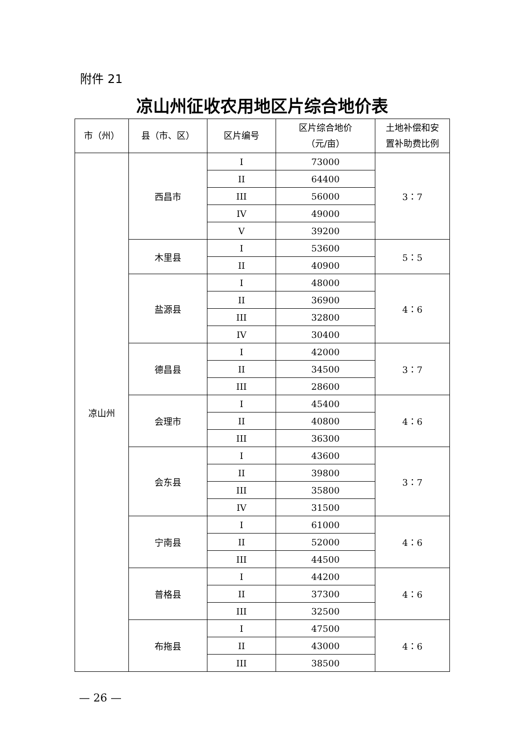附件 21
凉山州征收农用地区片综合地价表
| 市（州） | 县（市、区） | 区片编号 | 区片综合地价 （元/亩） | 土地补偿和安 置补助费比例 |
| --- | --- | --- | --- | --- |
| 凉山州 | 西昌市 | I | 73000 | 3：7 |
| | | II | 64400 | |
| | | III | 56000 | |
| | | IV | 49000 | |
| | | V | 39200 | |
| | 木里县 | I | 53600 | 5：5 |
| | | II | 40900 | |
| | 盐源县 | I | 48000 | 4：6 |
| | | II | 36900 | |
| | | III | 32800 | |
| | | IV | 30400 | |
| | 德昌县 | I | 42000 | 3：7 |
| | | II | 34500 | |
| | | III | 28600 | |
| | 会理市 | I | 45400 | 4：6 |
| | | II | 40800 | |
| | | III | 36300 | |
| | 会东县 | I | 43600 | 3：7 |
| | | II | 39800 | |
| | | III | 35800 | |
| | | IV | 31500 | |
| | 宁南县 | I | 61000 | 4：6 |
| | | II | 52000 | |
| | | III | 44500 | |
| | 普格县 | I | 44200 | 4：6 |
| | | II | 37300 | |
| | | III | 32500 | |
| | 布拖县 | I | 47500 | 4：6 |
| | | II | 43000 | |
| | | III | 38500 | |
— 26 —